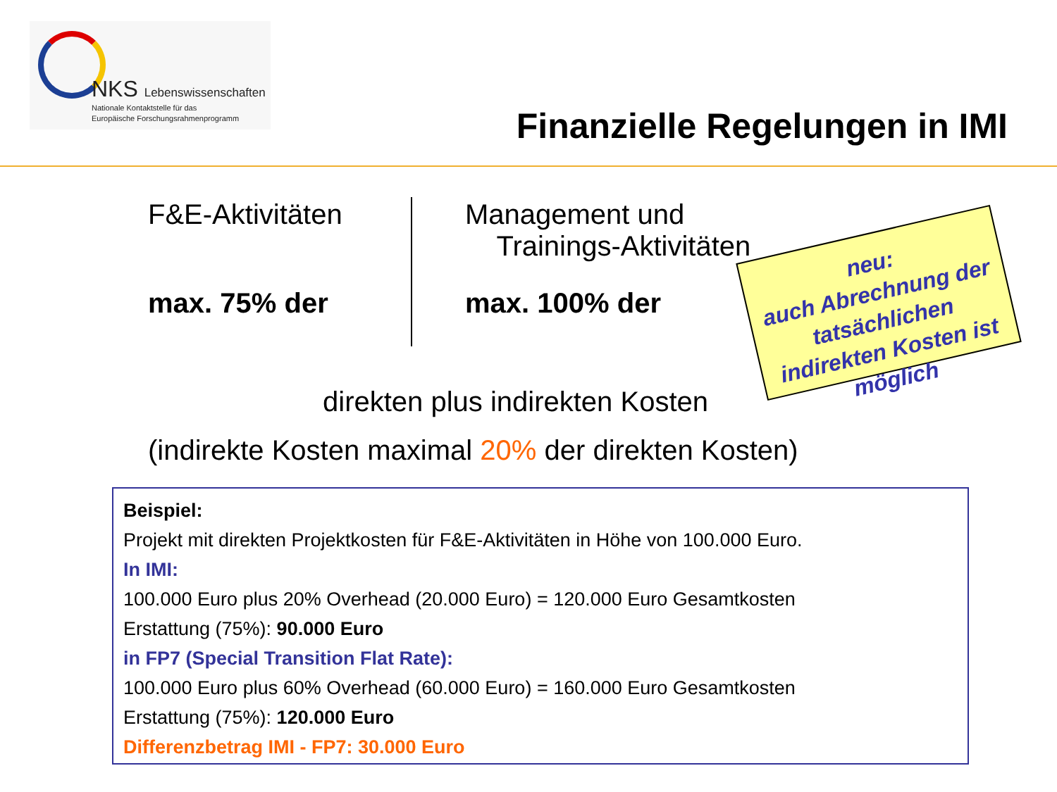NKS Lebenswissenschaften
Nationale Kontaktstelle für das
Europäische Forschungsrahmenprogramm
Finanzielle Regelungen in IMI
F&E-Aktivitäten
Management und
Trainings-Aktivitäten
max. 75% der max. 100% der
neu:
auch Abrechnung der tatsächlichen indirekten Kosten ist möglich
direkten plus indirekten Kosten
(indirekte Kosten maximal 20% der direkten Kosten)
Beispiel:
Projekt mit direkten Projektkosten für F&E-Aktivitäten in Höhe von 100.000 Euro.
In IMI:
100.000 Euro plus 20% Overhead (20.000 Euro) = 120.000 Euro Gesamtkosten
Erstattung (75%): 90.000 Euro
in FP7 (Special Transition Flat Rate):
100.000 Euro plus 60% Overhead (60.000 Euro) = 160.000 Euro Gesamtkosten
Erstattung (75%): 120.000 Euro
Differenzbetrag IMI - FP7: 30.000 Euro